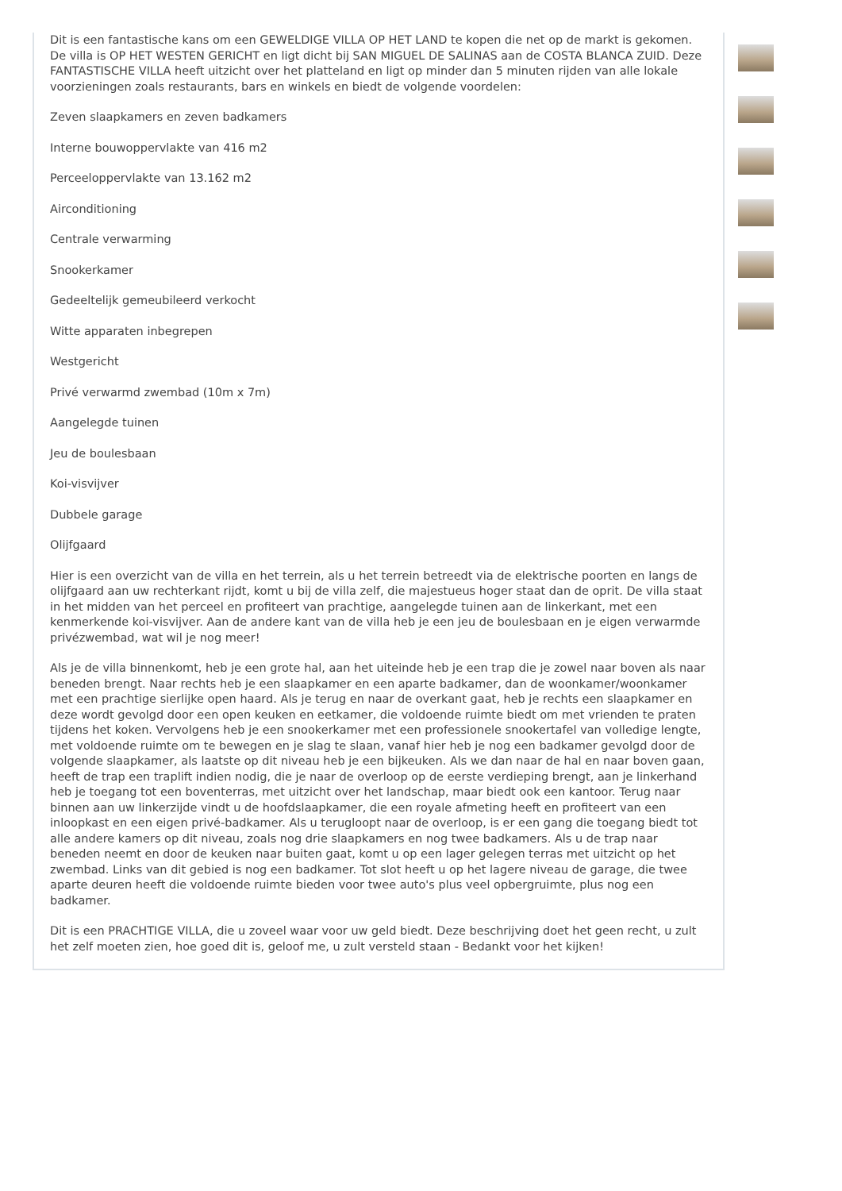Dit is een fantastische kans om een GEWELDIGE VILLA OP HET LAND te kopen die net op de markt is gekomen. De villa is OP HET WESTEN GERICHT en ligt dicht bij SAN MIGUEL DE SALINAS aan de COSTA BLANCA ZUID. Deze FANTASTISCHE VILLA heeft uitzicht over het platteland en ligt op minder dan 5 minuten rijden van alle lokale voorzieningen zoals restaurants, bars en winkels en biedt de volgende voordelen:
Zeven slaapkamers en zeven badkamers
Interne bouwoppervlakte van 416 m2
Perceeloppervlakte van 13.162 m2
Airconditioning
Centrale verwarming
Snookerkamer
Gedeeltelijk gemeubileerd verkocht
Witte apparaten inbegrepen
Westgericht
Privé verwarmd zwembad (10m x 7m)
Aangelegde tuinen
Jeu de boulesbaan
Koi-visvijver
Dubbele garage
Olijfgaard
Hier is een overzicht van de villa en het terrein, als u het terrein betreedt via de elektrische poorten en langs de olijfgaard aan uw rechterkant rijdt, komt u bij de villa zelf, die majestueus hoger staat dan de oprit. De villa staat in het midden van het perceel en profiteert van prachtige, aangelegde tuinen aan de linkerkant, met een kenmerkende koi-visvijver. Aan de andere kant van de villa heb je een jeu de boulesbaan en je eigen verwarmde privézwembad, wat wil je nog meer!
Als je de villa binnenkomt, heb je een grote hal, aan het uiteinde heb je een trap die je zowel naar boven als naar beneden brengt. Naar rechts heb je een slaapkamer en een aparte badkamer, dan de woonkamer/woonkamer met een prachtige sierlijke open haard. Als je terug en naar de overkant gaat, heb je rechts een slaapkamer en deze wordt gevolgd door een open keuken en eetkamer, die voldoende ruimte biedt om met vrienden te praten tijdens het koken. Vervolgens heb je een snookerkamer met een professionele snookertafel van volledige lengte, met voldoende ruimte om te bewegen en je slag te slaan, vanaf hier heb je nog een badkamer gevolgd door de volgende slaapkamer, als laatste op dit niveau heb je een bijkeuken. Als we dan naar de hal en naar boven gaan, heeft de trap een traplift indien nodig, die je naar de overloop op de eerste verdieping brengt, aan je linkerhand heb je toegang tot een boventerras, met uitzicht over het landschap, maar biedt ook een kantoor. Terug naar binnen aan uw linkerzijde vindt u de hoofdslaapkamer, die een royale afmeting heeft en profiteert van een inloopkast en een eigen privé-badkamer. Als u terugloopt naar de overloop, is er een gang die toegang biedt tot alle andere kamers op dit niveau, zoals nog drie slaapkamers en nog twee badkamers. Als u de trap naar beneden neemt en door de keuken naar buiten gaat, komt u op een lager gelegen terras met uitzicht op het zwembad. Links van dit gebied is nog een badkamer. Tot slot heeft u op het lagere niveau de garage, die twee aparte deuren heeft die voldoende ruimte bieden voor twee auto's plus veel opbergruimte, plus nog een badkamer.
Dit is een PRACHTIGE VILLA, die u zoveel waar voor uw geld biedt. Deze beschrijving doet het geen recht, u zult het zelf moeten zien, hoe goed dit is, geloof me, u zult versteld staan - Bedankt voor het kijken!